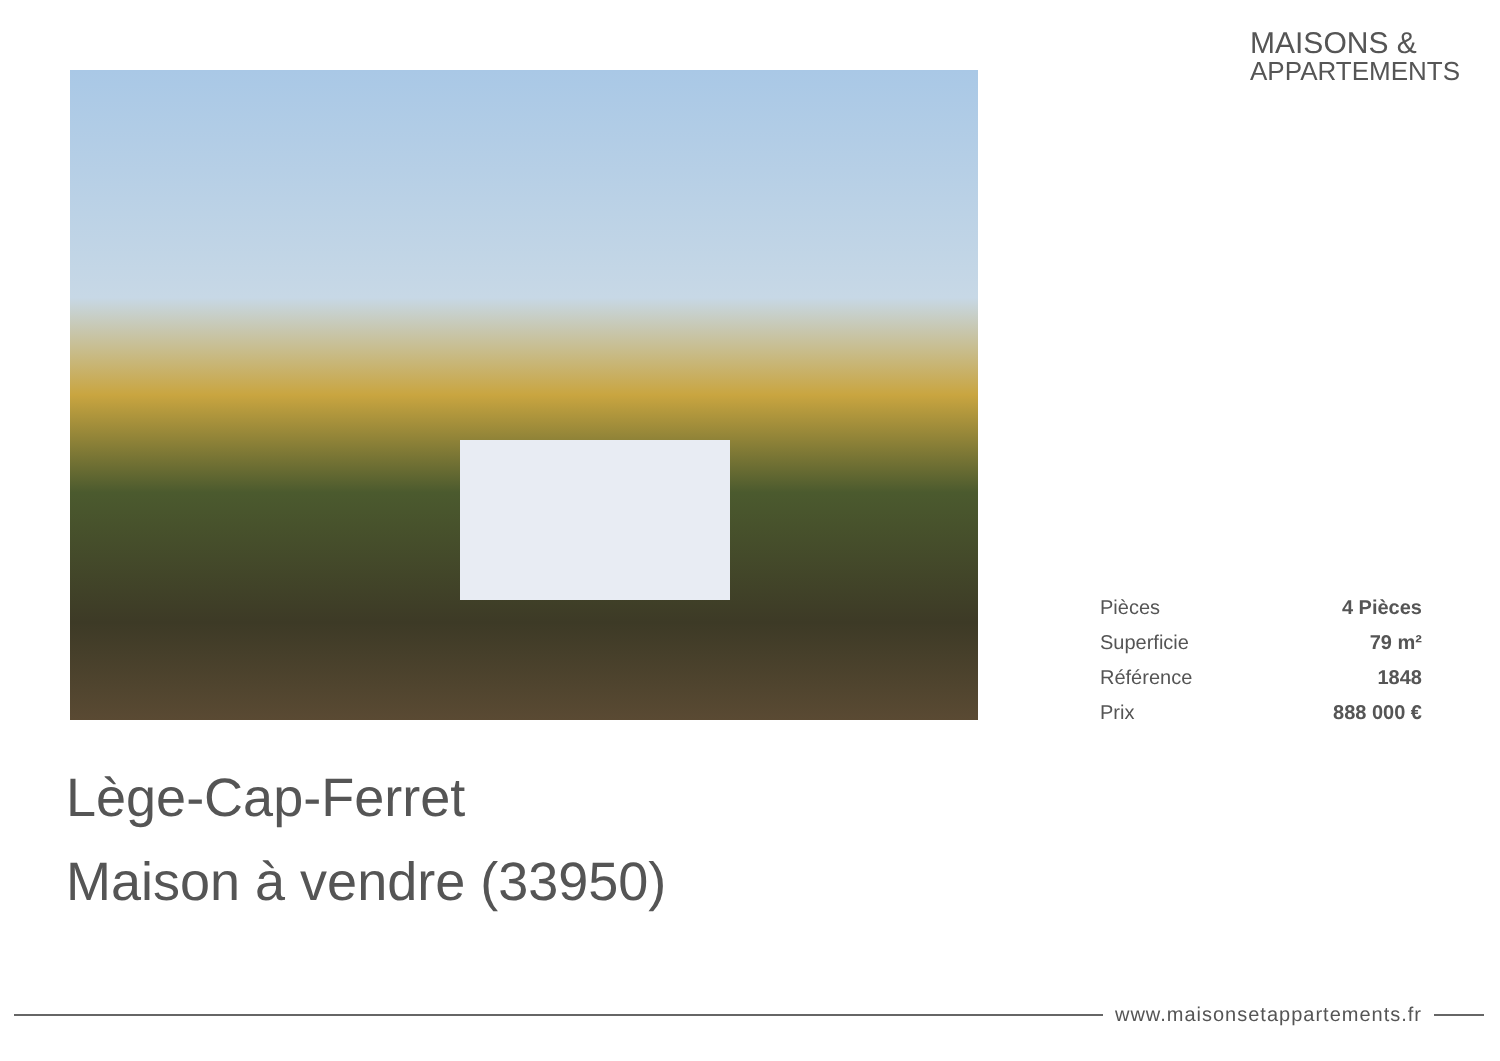MAISONS &
APPARTEMENTS
| Pièces | 4 Pièces |
| Superficie | 79 m² |
| Référence | 1848 |
| Prix | 888 000 € |
Lège-Cap-Ferret
Maison à vendre (33950)
www.maisonsetappartements.fr